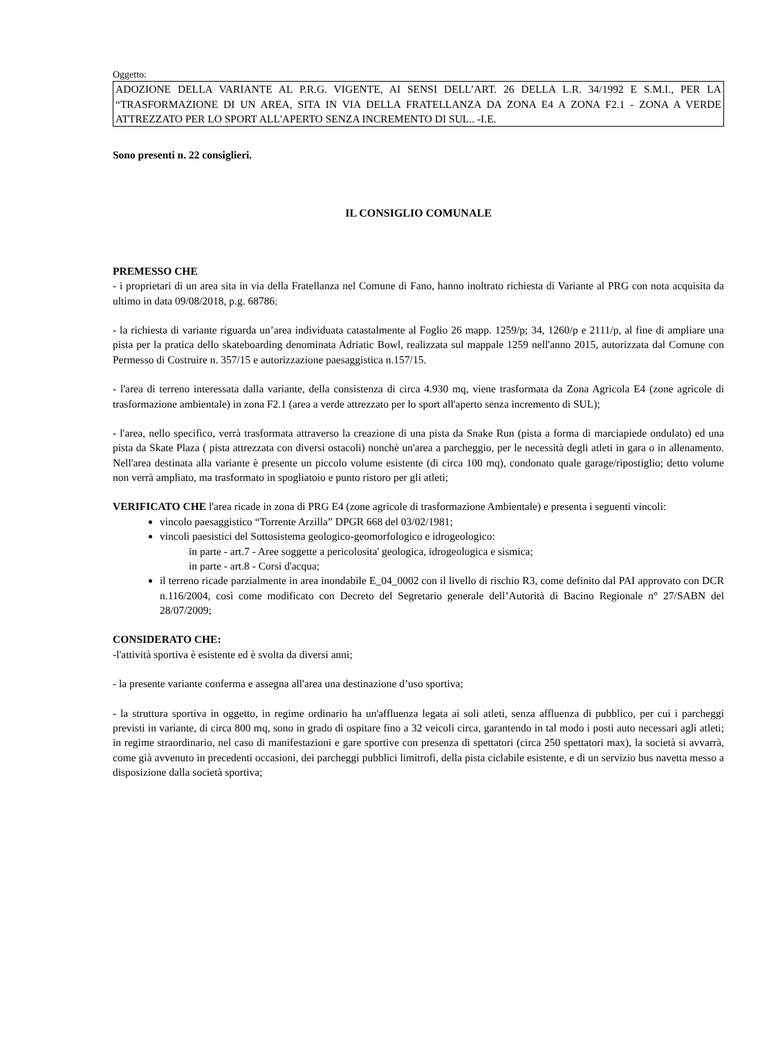Oggetto:
ADOZIONE DELLA VARIANTE AL P.R.G. VIGENTE, AI SENSI DELL’ART. 26 DELLA L.R. 34/1992 E S.M.I., PER LA “TRASFORMAZIONE DI UN AREA, SITA IN VIA DELLA FRATELLANZA DA ZONA E4 A ZONA F2.1 - ZONA A VERDE ATTREZZATO PER LO SPORT ALL'APERTO SENZA INCREMENTO DI SUL.. -I.E.
Sono presenti n. 22 consiglieri.
IL CONSIGLIO COMUNALE
PREMESSO CHE
- i proprietari di un area sita in via della Fratellanza nel Comune di Fano, hanno inoltrato richiesta di Variante al PRG con nota acquisita da ultimo in data 09/08/2018, p.g. 68786;
- la richiesta di variante riguarda un’area individuata catastalmente al Foglio 26 mapp. 1259/p; 34, 1260/p e 2111/p, al fine di ampliare una pista per la pratica dello skateboarding denominata Adriatic Bowl, realizzata sul mappale 1259 nell'anno 2015, autorizzata dal Comune con Permesso di Costruire n. 357/15 e autorizzazione paesaggistica n.157/15.
- l'area di terreno interessata dalla variante, della consistenza di circa 4.930 mq, viene trasformata da Zona Agricola E4 (zone agricole di trasformazione ambientale) in zona F2.1 (area a verde attrezzato per lo sport all'aperto senza incremento di SUL);
- l'area, nello specifico, verrà trasformata attraverso la creazione di una pista da Snake Run (pista a forma di marciapiede ondulato) ed una pista da Skate Plaza ( pista attrezzata con diversi ostacoli) nonchè un'area a parcheggio, per le necessità degli atleti in gara o in allenamento. Nell'area destinata alla variante è presente un piccolo volume esistente (di circa 100 mq), condonato quale garage/ripostiglio; detto volume non verrà ampliato, ma trasformato in spogliatoio e punto ristoro per gli atleti;
VERIFICATO CHE l'area ricade in zona di PRG E4 (zone agricole di trasformazione Ambientale) e presenta i seguenti vincoli:
vincolo paesaggistico “Torrente Arzilla” DPGR 668 del 03/02/1981;
vincoli paesistici del Sottosistema geologico-geomorfologico e idrogeologico:
in parte - art.7 - Aree soggette a pericolosita' geologica, idrogeologica e sismica;
in parte - art.8 - Corsi d'acqua;
il terreno ricade parzialmente in area inondabile E_04_0002 con il livello di rischio R3, come definito dal PAI approvato con DCR n.116/2004, così come modificato con Decreto del Segretario generale dell’Autorità di Bacino Regionale n° 27/SABN del 28/07/2009;
CONSIDERATO CHE:
-l'attività sportiva è esistente ed è svolta da diversi anni;
- la presente variante conferma e assegna all'area una destinazione d’uso sportiva;
- la struttura sportiva in oggetto, in regime ordinario ha un'affluenza legata ai soli atleti, senza affluenza di pubblico, per cui i parcheggi previsti in variante, di circa 800 mq, sono in grado di ospitare fino a 32 veicoli circa, garantendo in tal modo i posti auto necessari agli atleti; in regime straordinario, nel caso di manifestazioni e gare sportive con presenza di spettatori (circa 250 spettatori max), la società si avvarrà, come già avvenuto in precedenti occasioni, dei parcheggi pubblici limitrofi, della pista ciclabile esistente, e di un servizio bus navetta messo a disposizione dalla società sportiva;